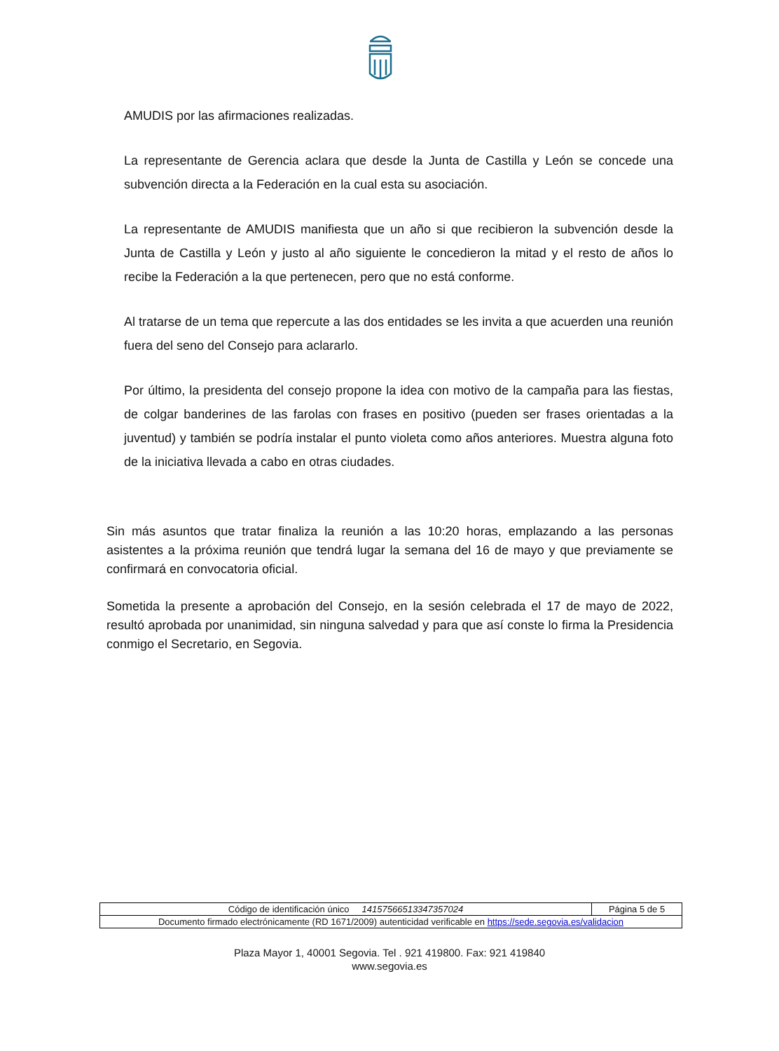AMUDIS por las afirmaciones realizadas.
La representante de Gerencia aclara que desde la Junta de Castilla y León se concede una subvención directa a la Federación en la cual esta su asociación.
La representante de AMUDIS manifiesta que un año si que recibieron la subvención desde la Junta de Castilla y León y justo al año siguiente le concedieron la mitad y el resto de años lo recibe la Federación a la que pertenecen, pero que no está conforme.
Al tratarse de un tema que repercute a las dos entidades se les invita a que acuerden una reunión fuera del seno del Consejo para aclararlo.
Por último, la presidenta del consejo propone la idea con motivo de la campaña para las fiestas, de colgar banderines de las farolas con frases en positivo (pueden ser frases orientadas a la juventud) y también se podría instalar el punto violeta como años anteriores. Muestra alguna foto de la iniciativa llevada a cabo en otras ciudades.
Sin más asuntos que tratar finaliza la reunión a las 10:20 horas, emplazando a las personas asistentes a la próxima reunión que tendrá lugar la semana del 16 de mayo y que previamente se confirmará en convocatoria oficial.
Sometida la presente a aprobación del Consejo, en la sesión celebrada el 17 de mayo de 2022, resultó aprobada por unanimidad, sin ninguna salvedad y para que así conste lo firma la Presidencia conmigo el Secretario, en Segovia.
| Código de identificación único 14157566513347357024 | Página 5 de 5 |
| Documento firmado electrónicamente (RD 1671/2009) autenticidad verificable en https://sede.segovia.es/validacion | |
Plaza Mayor 1, 40001 Segovia. Tel . 921 419800. Fax: 921 419840
www.segovia.es